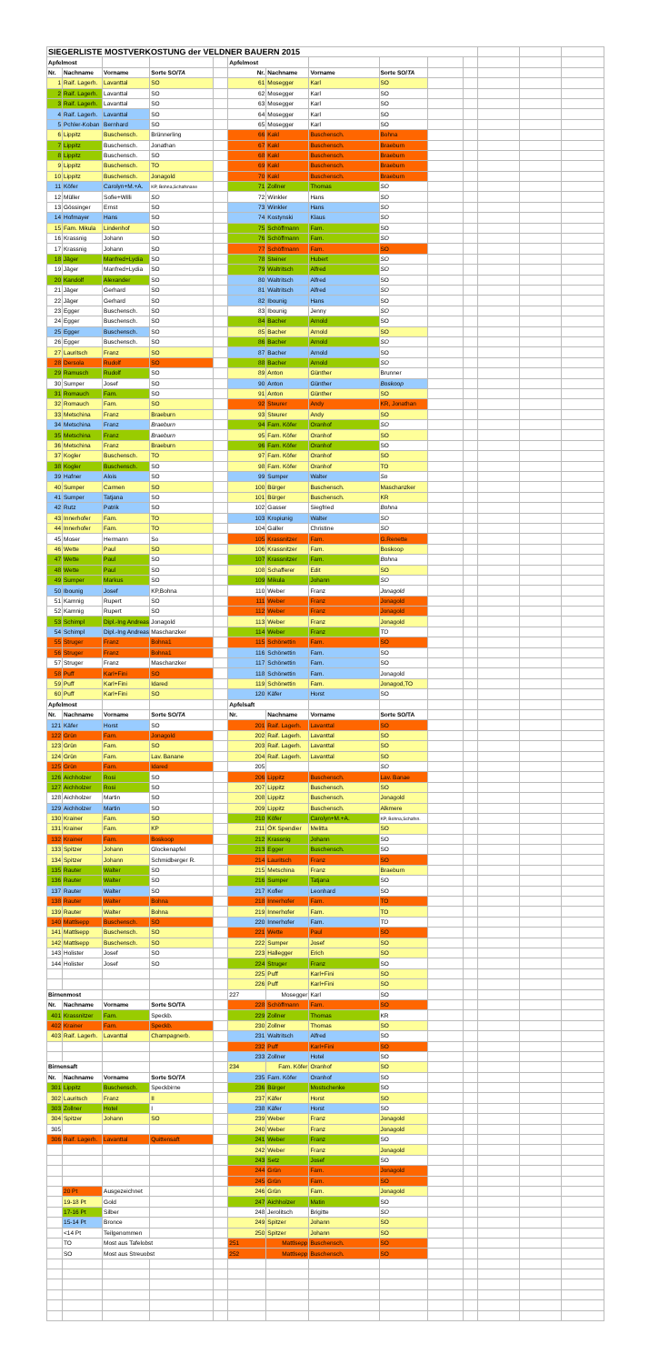| SIEGERLISTE MOSTVERKOSTUNG der VELDNER BAUERN 2015 | | | | | | | | | | | | | |
| Apfelmost | | | | | Apfelmost | | | | | | | | |
| Nr. | Nachname | Vorname | Sorte SO/ TA | | Nr. | Nachname | Vorname | Sorte SO/ TA | | | | | |
| 1 | Raif. Lagerh. | Lavanttal | SO | | 61 | Mosegger | Karl | SO | | | | | |
| 2 | Raif. Lagerh. | Lavanttal | SO | | 62 | Mosegger | Karl | SO | | | | | |
| 3 | Raif. Lagerh. | Lavanttal | SO | | 63 | Mosegger | Karl | SO | | | | | |
| 4 | Raif. Lagerh. | Lavanttal | SO | | 64 | Mosegger | Karl | SO | | | | | |
| 5 | Pchler-Koban | Bernhard | SO | | 65 | Mosegger | Karl | SO | | | | | |
| 6 | Lippitz | Buschensch. | Brünnerling | | 66 | Kakl | Buschensch. | Bohna | | | | | |
| 7 | Lippitz | Buschensch. | Jonathan | | 67 | Kakl | Buschensch. | Braeburn | | | | | |
| 8 | Lippitz | Buschensch. | SO | | 68 | Kakl | Buschensch. | Braeburn | | | | | |
| 9 | Lippitz | Buschensch. | TO | | 69 | Kakl | Buschensch. | Braeburn | | | | | |
| 10 | Lippitz | Buschensch. | Jonagold | | 70 | Kakl | Buschensch. | Braeburn | | | | | |
| 11 | Köfer | Carolyn+M.+A. | KP, Bohna,Schafsnase | | 71 | Zollner | Thomas | SO | | | | | |
| 12 | Müller | Sofie+Willi | SO | | 72 | Winkler | Hans | SO | | | | | |
| 13 | Gössinger | Ernst | SO | | 73 | Winkler | Hans | SO | | | | | |
| 14 | Hofmayer | Hans | SO | | 74 | Kostynski | Klaus | SO | | | | | |
| 15 | Fam. Mikula | Lindenhof | SO | | 75 | Schöffmann | Fam. | SO | | | | | |
| 16 | Krassnig | Johann | SO | | 76 | Schöffmann | Fam. | SO | | | | | |
| 17 | Krassnig | Johann | SO | | 77 | Schöffmann | Fam. | SO | | | | | |
| 18 | Jäger | Manfred+Lydia | SO | | 78 | Steiner | Hubert | SO | | | | | |
| 19 | Jäger | Manfred+Lydia | SO | | 79 | Waltritsch | Alfred | SO | | | | | |
| 20 | Kandolf | Alexander | SO | | 80 | Waltritsch | Alfred | SO | | | | | |
| 21 | Jäger | Gerhard | SO | | 81 | Waltritsch | Alfred | SO | | | | | |
| 22 | Jäger | Gerhard | SO | | 82 | Ibounig | Hans | SO | | | | | |
| 23 | Egger | Buschensch. | SO | | 83 | Ibounig | Jenny | SO | | | | | |
| 24 | Egger | Buschensch. | SO | | 84 | Bacher | Arnold | SO | | | | | |
| 25 | Egger | Buschensch. | SO | | 85 | Bacher | Arnold | SO | | | | | |
| 26 | Egger | Buschensch. | SO | | 86 | Bacher | Arnold | SO | | | | | |
| 27 | Lauritsch | Franz | SO | | 87 | Bacher | Arnold | SO | | | | | |
| 28 | Dersola | Rudolf | SO | | 88 | Bacher | Arnold | SO | | | | | |
| 29 | Ramusch | Rudolf | SO | | 89 | Anton | Günther | Brunner | | | | | |
| 30 | Sumper | Josef | SO | | 90 | Anton | Günther | Boskoop | | | | | |
| 31 | Romauch | Fam. | SO | | 91 | Anton | Günther | SO | | | | | |
| 32 | Romauch | Fam. | SO | | 92 | Steurer | Andy | KR, Jonathan | | | | | |
| 33 | Metschina | Franz | Braeburn | | 93 | Steurer | Andy | SO | | | | | |
| 34 | Metschina | Franz | Braeburn | | 94 | Fam. Köfer | Oranhof | SO | | | | | |
| 35 | Metschina | Franz | Braeburn | | 95 | Fam. Köfer | Oranhof | SO | | | | | |
| 36 | Metschina | Franz | Braeburn | | 96 | Fam. Köfer | Oranhof | SO | | | | | |
| 37 | Kogler | Buschensch. | TO | | 97 | Fam. Köfer | Oranhof | SO | | | | | |
| 38 | Kogler | Buschensch. | SO | | 98 | Fam. Köfer | Oranhof | TO | | | | | |
| 39 | Hafner | Alois | SO | | 99 | Sumper | Walter | So | | | | | |
| 40 | Sumper | Carmen | SO | | 100 | Bürger | Buschensch. | Maschanzker | | | | | |
| 41 | Sumper | Tatjana | SO | | 101 | Bürger | Buschensch. | KR | | | | | |
| 42 | Rutz | Patrik | SO | | 102 | Gasser | Siegfried | Bohna | | | | | |
| 43 | Innerhofer | Fam. | TO | | 103 | Kropiunig | Walter | SO | | | | | |
| 44 | Innerhofer | Fam. | TO | | 104 | Galler | Christine | SO | | | | | |
| 45 | Moser | Hermann | So | | 105 | Krassnitzer | Fam. | G.Renette | | | | | |
| 46 | Wette | Paul | SO | | 106 | Krassnitzer | Fam. | Boskoop | | | | | |
| 47 | Wette | Paul | SO | | 107 | Krassnitzer | Fam. | Bohna | | | | | |
| 48 | Wette | Paul | SO | | 108 | Schafferer | Edit | SO | | | | | |
| 49 | Sumper | Markus | SO | | 109 | Mikula | Johann | SO | | | | | |
| 50 | Ibounig | Josef | KP,Bohna | | 110 | Weber | Franz | Jonagold | | | | | |
| 51 | Kamnig | Rupert | SO | | 111 | Weber | Franz | Jonagold | | | | | |
| 52 | Kamnig | Rupert | SO | | 112 | Weber | Franz | Jonagold | | | | | |
| 53 | Schimpl | Dipl.-Ing Andreas | Jonagold | | 113 | Weber | Franz | Jonagold | | | | | |
| 54 | Schimpl | Dipl.-Ing Andreas | Maschanzker | | 114 | Weber | Franz | TO | | | | | |
| 55 | Struger | Franz | Bohna1 | | 115 | Schönettin | Fam. | SO | | | | | |
| 56 | Struger | Franz | Bohna1 | | 116 | Schönettin | Fam. | SO | | | | | |
| 57 | Struger | Franz | Maschanzker | | 117 | Schönettin | Fam. | SO | | | | | |
| 58 | Puff | Karl+Fini | SO | | 118 | Schönettin | Fam. | Jonagold | | | | | |
| 59 | Puff | Karl+Fini | Idared | | 119 | Schönettin | Fam. | Jonagod,TO | | | | | |
| 60 | Puff | Karl+Fini | SO | | 120 | Käfer | Horst | SO | | | | | |
| Apfelmost | | | | | Apfelsaft | | | | | | | | |
| Nr. | Nachname | Vorname | Sorte SO/ TA | | Nr. | Nachname | Vorname | Sorte SO/TA | | | | | |
| 121 | Käfer | Horst | SO | | 201 | Raif. Lagerh. | Lavanttal | SO | | | | | |
| 122 | Grün | Fam. | Jonagold | | 202 | Raif. Lagerh. | Lavanttal | SO | | | | | |
| 123 | Grün | Fam. | SO | | 203 | Raif. Lagerh. | Lavanttal | SO | | | | | |
| 124 | Grün | Fam. | Lav. Banane | | 204 | Raif. Lagerh. | Lavanttal | SO | | | | | |
| 125 | Grün | Fam. | Idared | | 205 | | | SO | | | | | |
| 126 | Aichholzer | Rosi | SO | | 206 | Lippitz | Buschensch. | Lav. Banae | | | | | |
| 127 | Aichholzer | Rosi | SO | | 207 | Lippitz | Buschensch. | SO | | | | | |
| 128 | Aichholzer | Martin | SO | | 208 | Lippitz | Buschensch. | Jonagold | | | | | |
| 129 | Aichholzer | Martin | SO | | 209 | Lippitz | Buschensch. | Alkmere | | | | | |
| 130 | Krainer | Fam. | SO | | 210 | Köfer | Carolyn+M.+A. | KP, Bohna,Schafsn. | | | | | |
| 131 | Krainer | Fam. | KP | | 211 | ÖK Spendier | Melitta | SO | | | | | |
| 132 | Krainer | Fam. | Boskoop | | 212 | Krassnig | Johann | SO | | | | | |
| 133 | Spitzer | Johann | Glockenapfel | | 213 | Egger | Buschensch. | SO | | | | | |
| 134 | Spitzer | Johann | Schmidberger R. | | 214 | Lauritsch | Franz | SO | | | | | |
| 135 | Rauter | Walter | SO | | 215 | Metschina | Franz | Braeburn | | | | | |
| 136 | Rauter | Walter | SO | | 216 | Sumper | Tatjana | SO | | | | | |
| 137 | Rauter | Walter | SO | | 217 | Kofler | Leonhard | SO | | | | | |
| 138 | Rauter | Walter | Bohna | | 218 | Innerhofer | Fam. | TO | | | | | |
| 139 | Rauter | Walter | Bohna | | 219 | Innerhofer | Fam. | TO | | | | | |
| 140 | Mattlsepp | Buschensch. | SO | | 220 | Innerhofer | Fam. | TO | | | | | |
| 141 | Mattlsepp | Buschensch. | SO | | 221 | Wette | Paul | SO | | | | | |
| 142 | Mattlsepp | Buschensch. | SO | | 222 | Sumper | Josef | SO | | | | | |
| 143 | Holister | Josef | SO | | 223 | Hallegger | Erich | SO | | | | | |
| 144 | Holister | Josef | SO | | 224 | Struger | Franz | SO | | | | | |
| | | | | | 225 | Puff | Karl+Fini | SO | | | | | |
| | | | | | 226 | Puff | Karl+Fini | SO | | | | | |
| Birnenmost | | | | | 227 | Mosegger | Karl | SO | | | | | |
| Nr. | Nachname | Vorname | Sorte SO/TA | | 228 | Schöffmann | Fam. | SO | | | | | |
| 401 | Krassnitzer | Fam. | Speckb. | | 229 | Zollner | Thomas | KR | | | | | |
| 402 | Krainer | Fam. | Speckb. | | 230 | Zollner | Thomas | SO | | | | | |
| 403 | Raif. Lagerh. | Lavanttal | Champagnerb. | | 231 | Waltritsch | Alfred | SO | | | | | |
| | | | | | 232 | Puff | Karl+Fini | SO | | | | | |
| | | | | | 233 | Zollner | Hotel | SO | | | | | |
| Birnensaft | | | | | 234 | Fam. Köfer | Oranhof | SO | | | | | |
| Nr. | Nachname | Vorname | Sorte SO/ TA | | 235 | Fam. Köfer | Oranhof | SO | | | | | |
| 301 | Lippitz | Buschensch. | Speckbirne | | 236 | Bürger | Mostschenke | SO | | | | | |
| 302 | Lauritsch | Franz | II | | 237 | Käfer | Horst | SO | | | | | |
| 303 | Zollner | Hotel | I | | 238 | Käfer | Horst | SO | | | | | |
| 304 | Spitzer | Johann | SO | | 239 | Weber | Franz | Jonagold | | | | | |
| 305 | | | | | 240 | Weber | Franz | Jonagold | | | | | |
| 306 | Raif. Lagerh. | Lavanttal | Quittensaft | | 241 | Weber | Franz | SO | | | | | |
| | | | | | 242 | Weber | Franz | Jonagold | | | | | |
| | | | | | 243 | Setz | Josef | SO | | | | | |
| | | | | | 244 | Grün | Fam. | Jonagold | | | | | |
| | | | | | 245 | Grün | Fam. | SO | | | | | |
| | 20 Pt | Ausgezeichnet | | | 246 | Grün | Fam. | Jonagold | | | | | |
| | 19-18 Pt | Gold | | | 247 | Aichholzer | Matin | SO | | | | | |
| | 17-16 Pt | Silber | | | 248 | Jerolitsch | Brigitte | SO | | | | | |
| | 15-14 Pt | Bronce | | | 249 | Spitzer | Johann | SO | | | | | |
| | <14 Pt | Teilgenommen | | | 250 | Spitzer | Johann | SO | | | | | |
| | TO | Most aus Tafelobst | | | 251 | Mattlsepp | Buschensch. | SO | | | | | |
| | SO | Most aus Streuobst | | | 252 | Mattlsepp | Buschensch. | SO | | | | | |